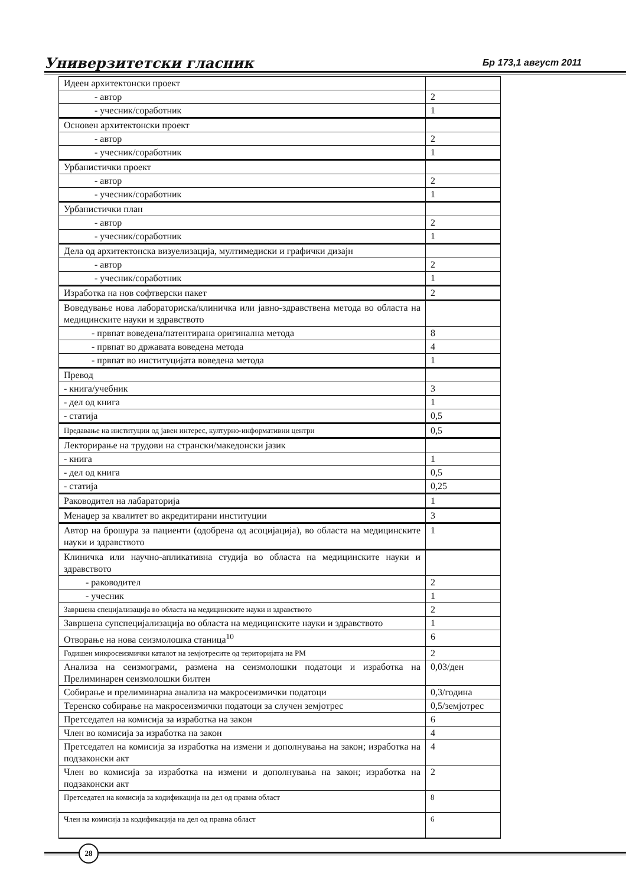Универзитетски гласник Бр 173,1 август 2011
| Идеен архитектонски проект | |
| - автор | 2 |
| - учесник/соработник | 1 |
| Основен архитектонски проект | |
| - автор | 2 |
| - учесник/соработник | 1 |
| Урбанистички проект | |
| - автор | 2 |
| - учесник/соработник | 1 |
| Урбанистички план | |
| - автор | 2 |
| - учесник/соработник | 1 |
| Дела од архитектонска визуелизација, мултимедиски и графички дизајн | |
| - автор | 2 |
| - учесник/соработник | 1 |
| Изработка на нов софтверски пакет | 2 |
| Воведување нова лабораториска/клиничка или јавно-здравствена метода во областа на медицинските науки и здравството | |
| - првпат воведена/патентирана оригинална метода | 8 |
| - првпат во државата воведена метода | 4 |
| - првпат во институцијата воведена метода | 1 |
| Превод | |
| - книга/учебник | 3 |
| - дел од книга | 1 |
| - статија | 0,5 |
| Предавање на институции од јавен интерес, културно-информативни центри | 0,5 |
| Лекторирање на трудови на странски/македонски јазик | |
| - книга | 1 |
| - дел од книга | 0,5 |
| - статија | 0,25 |
| Раководител на лабараторија | 1 |
| Менаџер за квалитет во акредитирани институции | 3 |
| Автор на брошура за пациенти (одобрена од асоцијација), во областа на медицинските науки и здравството | 1 |
| Клиничка или научно-апликативна студија во областа на медицинските науки и здравството | |
| - раководител | 2 |
| - учесник | 1 |
| Завршена специјализација во областа на медицинските науки и здравството | 2 |
| Завршена супспецијализација во областа на медицинските науки и здравството | 1 |
| Отворање на нова сеизмолошка станица<sup>10</sup> | 6 |
| Годишен микросеизмички каталот на земјотресите од територијата на РМ | 2 |
| Анализа на сеизмограми, размена на сеизмолошки податоци и изработка на Прелиминарен сеизмолошки билтен | 0,03/ден |
| Собирање и прелиминарна анализа на макросеизмички податоци | 0,3/година |
| Теренско собирање на макросеизмички податоци за случен земјотрес | 0,5/земјотрес |
| Претседател на комисија за изработка на закон | 6 |
| Член во комисија за изработка на закон | 4 |
| Претседател на комисија за изработка на измени и дополнувања на закон; изработка на подзаконски акт | 4 |
| Член во комисија за изработка на измени и дополнувања на закон; изработка на подзаконски акт | 2 |
| Претседател на комисија за кодификација на дел од правна област | 8 |
| Член на комисија за кодификација на дел од правна област | 6 |
28